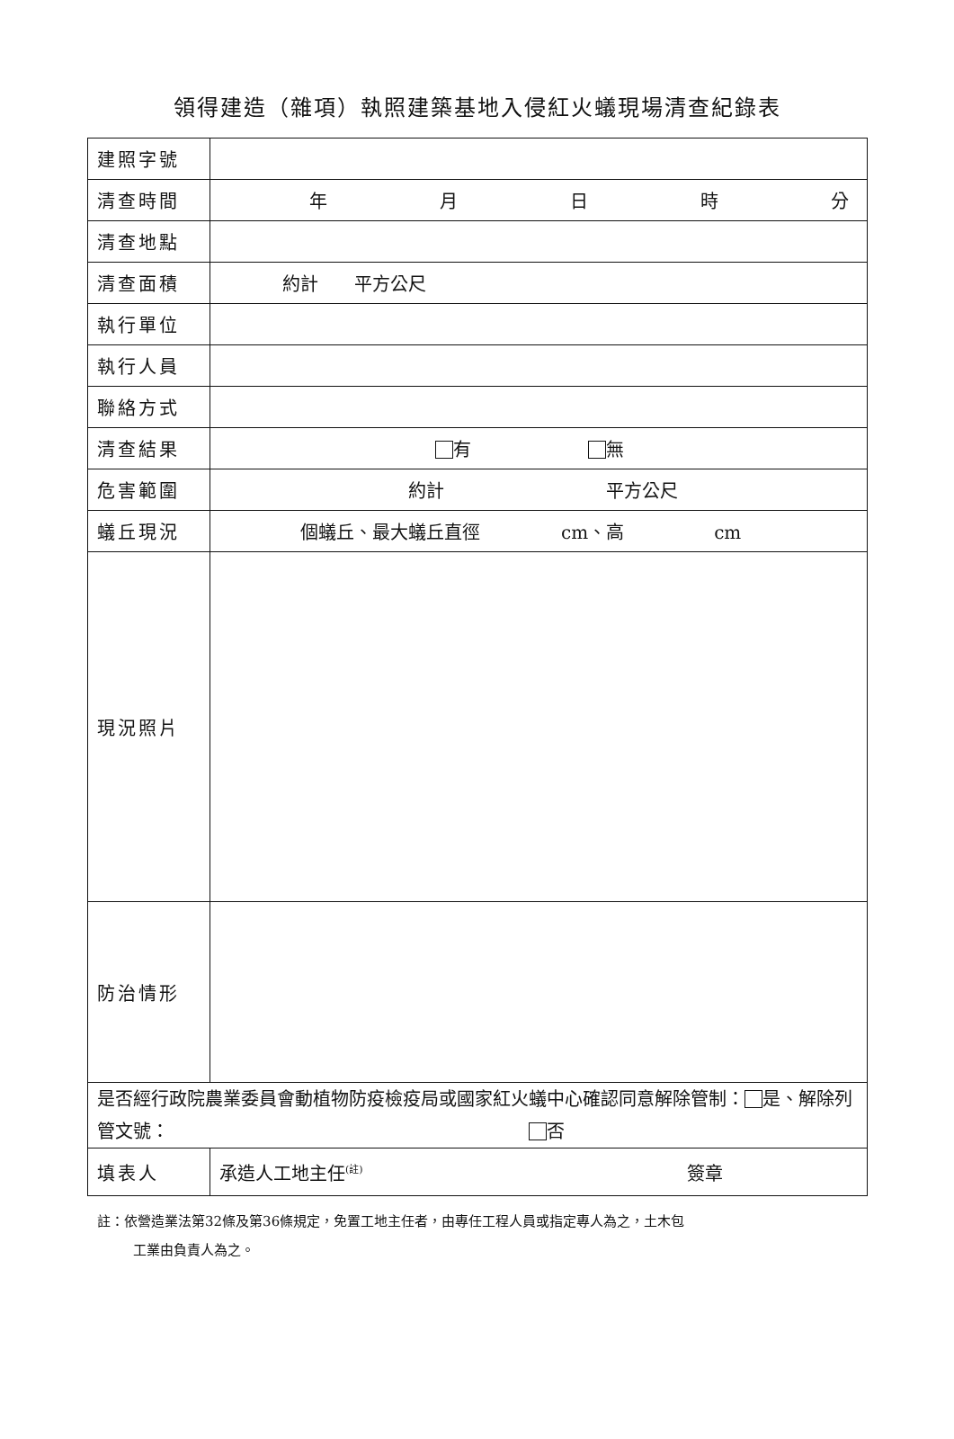領得建造（雜項）執照建築基地入侵紅火蟻現場清查紀錄表
| 建照字號 | |
| 清查時間 | 年 月 日 時 分 |
| 清查地點 | |
| 清查面積 | 約計 平方公尺 |
| 執行單位 | |
| 執行人員 | |
| 聯絡方式 | |
| 清查結果 | 有 無 |
| 危害範圍 | 約計 平方公尺 |
| 蟻丘現況 | 個蟻丘、最大蟻丘直徑 cm、高 cm |
| 現況照片 | |
| 防治情形 | |
| 是否經行政院農業委員會動植物防疫檢疫局或國家紅火蟻中心確認同意解除管制： 是、解除列管文號： 否 | |
| 填表人 | 承造人工地主任<sup>(註)</sup> 簽章 |
註：依營造業法第32條及第36條規定，免置工地主任者，由專任工程人員或指定專人為之，土木包
工業由負責人為之。